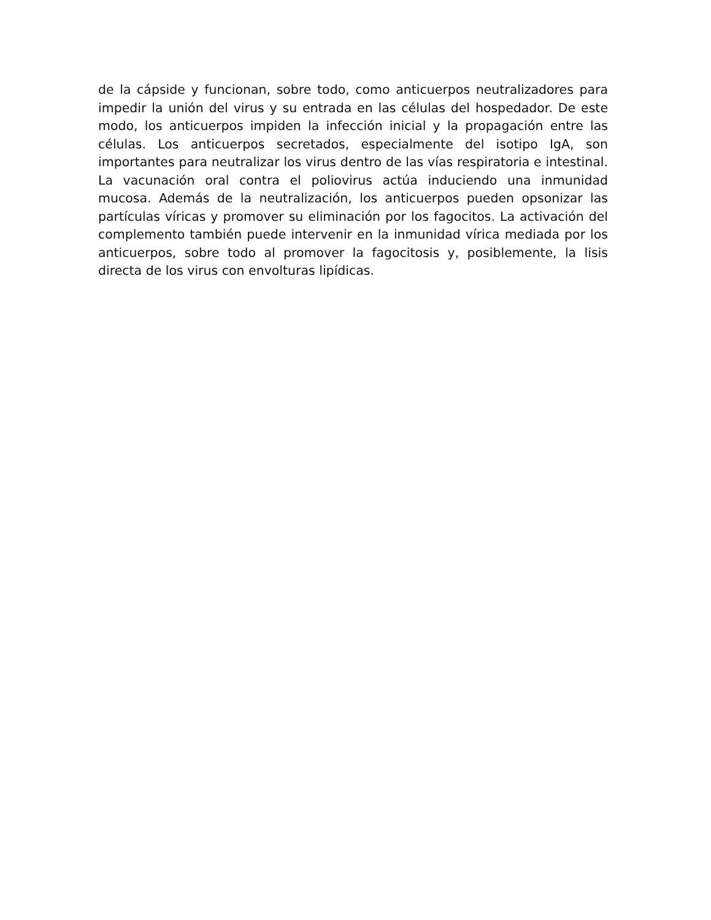de la cápside y funcionan, sobre todo, como anticuerpos neutralizadores para impedir la unión del virus y su entrada en las células del hospedador. De este modo, los anticuerpos impiden la infección inicial y la propagación entre las células. Los anticuerpos secretados, especialmente del isotipo IgA, son importantes para neutralizar los virus dentro de las vías respiratoria e intestinal. La vacunación oral contra el poliovirus actúa induciendo una inmunidad mucosa. Además de la neutralización, los anticuerpos pueden opsonizar las partículas víricas y promover su eliminación por los fagocitos. La activación del complemento también puede intervenir en la inmunidad vírica mediada por los anticuerpos, sobre todo al promover la fagocitosis y, posiblemente, la lisis directa de los virus con envolturas lipídicas.